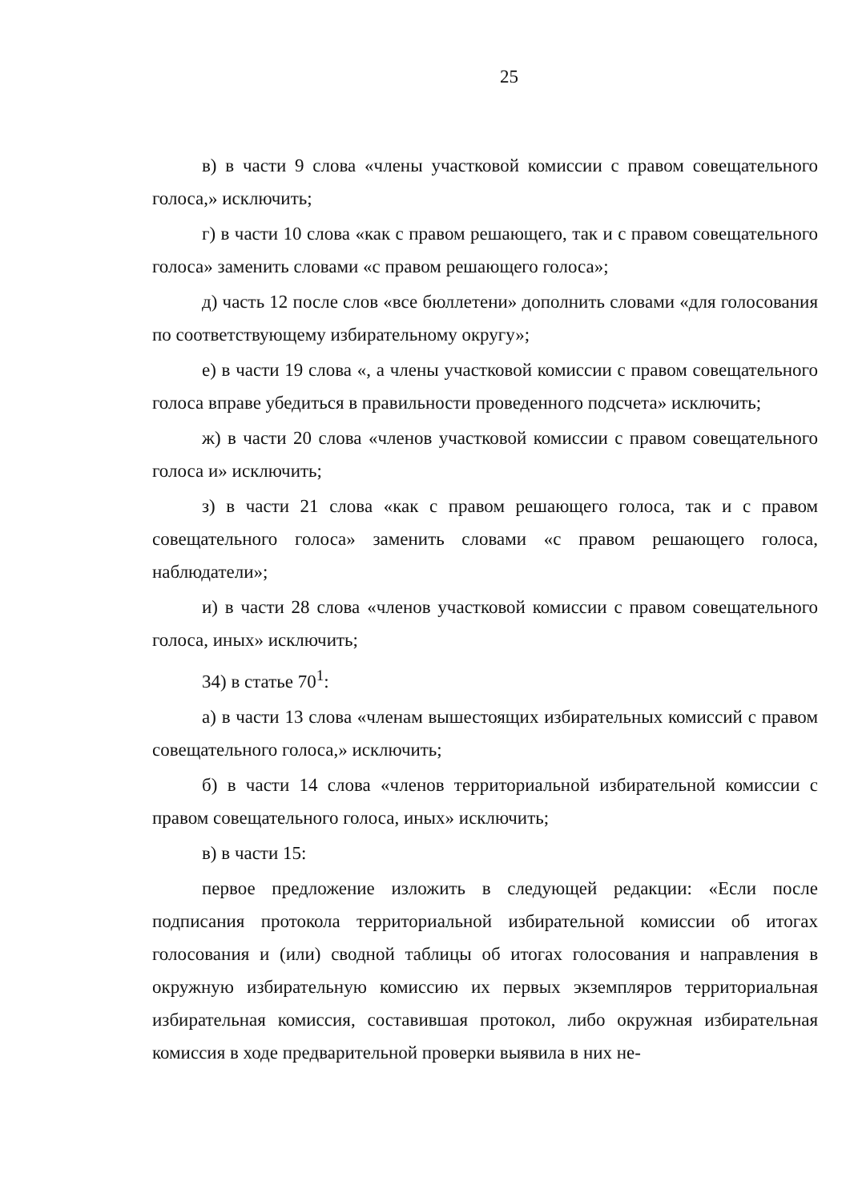25
в) в части 9 слова «члены участковой комиссии с правом совещательного голоса,» исключить;
г) в части 10 слова «как с правом решающего, так и с правом совещательного голоса» заменить словами «с правом решающего голоса»;
д) часть 12 после слов «все бюллетени» дополнить словами «для голосования по соответствующему избирательному округу»;
е) в части 19 слова «, а члены участковой комиссии с правом совещательного голоса вправе убедиться в правильности проведенного подсчета» исключить;
ж) в части 20 слова «членов участковой комиссии с правом совещательного голоса и» исключить;
з) в части 21 слова «как с правом решающего голоса, так и с правом совещательного голоса» заменить словами «с правом решающего голоса, наблюдатели»;
и) в части 28 слова «членов участковой комиссии с правом совещательного голоса, иных» исключить;
34) в статье 70<sup>1</sup>:
а) в части 13 слова «членам вышестоящих избирательных комиссий с правом совещательного голоса,» исключить;
б) в части 14 слова «членов территориальной избирательной комиссии с правом совещательного голоса, иных» исключить;
в) в части 15:
первое предложение изложить в следующей редакции: «Если после подписания протокола территориальной избирательной комиссии об итогах голосования и (или) сводной таблицы об итогах голосования и направления в окружную избирательную комиссию их первых экземпляров территориальная избирательная комиссия, составившая протокол, либо окружная избирательная комиссия в ходе предварительной проверки выявила в них не-